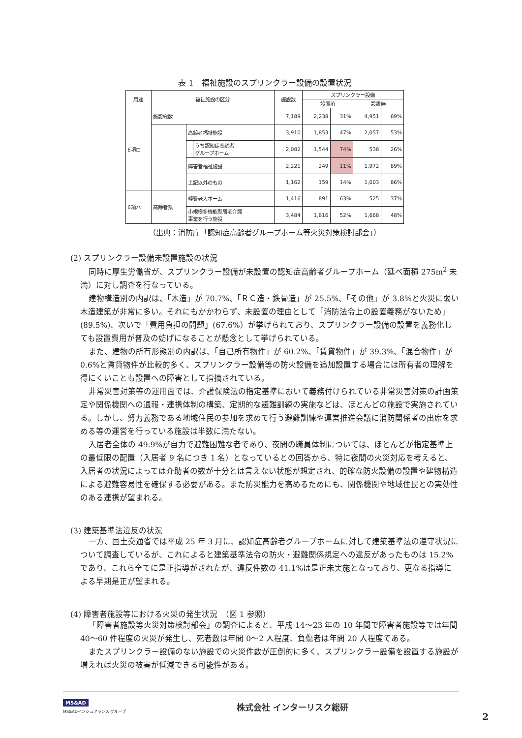表 1　福祉施設のスプリンクラー設備の設置状況
| 用途 | 福祉施設の区分 | | | 施設数 | スプリンクラー設備 | | | |
| --- | --- | --- | --- | --- | --- | --- | --- | --- |
| | | | | | 設置済 | | 設置無 | |
| 6項ロ | 施設総数 | | | 7,189 | 2,238 | 31% | 4,951 | 69% |
| | | 高齢者福祉施設 | | 3,910 | 1,853 | 47% | 2,057 | 53% |
| | | | うち認知症高齢者 グループホーム | 2,082 | 1,544 | 74% | 538 | 26% |
| | | 障害者福祉施設 | | 2,221 | 249 | 11% | 1,972 | 89% |
| | | 上記以外のもの | | 1,162 | 159 | 14% | 1,003 | 86% |
| 6項ハ | 高齢者系 | 軽費老人ホーム | | 1,416 | 891 | 63% | 525 | 37% |
| | | 小規模多機能型居宅介護 事業を行う施設 | | 3,484 | 1,816 | 52% | 1,668 | 48% |
（出典：消防庁「認知症高齢者グループホーム等火災対策検討部会」）
(2) スプリンクラー設備未設置施設の状況
同時に厚生労働省が、スプリンクラー設備が未設置の認知症高齢者グループホーム（延べ面積 275m<sup>2</sup> 未満）に対し調査を行なっている。
建物構造別の内訳は、「木造」が 70.7%、「ＲＣ造・鉄骨造」が 25.5%、「その他」が 3.8%と火災に弱い木造建築が非常に多い。それにもかかわらず、未設置の理由として「消防法令上の設置義務がないため」(89.5%)、次いで「費用負担の問題」(67.6%）が挙げられており、スプリンクラー設備の設置を義務化しても設置費用が普及の妨げになることが懸念として挙げられている。
また、建物の所有形態別の内訳は、「自己所有物件」が 60.2%、「賃貸物件」が 39.3%、「混合物件」が 0.6%と賃貸物件が比較的多く、スプリンクラー設備等の防火設備を追加設置する場合には所有者の理解を得にくいことも設置への障害として指摘されている。
非常災害対策等の運用面では、介護保険法の指定基準において義務付けられている非常災害対策の計画策定や関係機関への通報・連携体制の構築、定期的な避難訓練の実施などは、ほとんどの施設で実施されている。しかし、努力義務である地域住民の参加を求めて行う避難訓練や運営推進会議に消防関係者の出席を求める等の運営を行っている施設は半数に満たない。
入居者全体の 49.9%が自力で避難困難な者であり、夜間の職員体制については、ほとんどが指定基準上の最低限の配置（入居者 9 名につき 1 名）となっているとの回答から、特に夜間の火災対応を考えると、入居者の状況によっては介助者の数が十分とは言えない状態が想定され、的確な防火設備の設置や建物構造による避難容易性を確保する必要がある。また防災能力を高めるためにも、関係機関や地域住民との実効性のある連携が望まれる。
(3) 建築基準法違反の状況
一方、国土交通省では平成 25 年 3 月に、認知症高齢者グループホームに対して建築基準法の遵守状況について調査しているが、これによると建築基準法令の防火・避難関係規定への違反があったものは 15.2%であり、これら全てに是正指導がされたが、違反件数の 41.1%は是正未実施となっており、更なる指導による早期是正が望まれる。
(4) 障害者施設等における火災の発生状況　（図 1 参照）
「障害者施設等火災対策検討部会」の調査によると、平成 14～23 年の 10 年間で障害者施設等では年間 40～60 件程度の火災が発生し、死者数は年間 0～2 人程度、負傷者は年間 20 人程度である。
またスプリンクラー設備のない施設での火災件数が圧倒的に多く、スプリンクラー設備を設置する施設が増えれば火災の被害が低減できる可能性がある。
MS&AD
MS&ADインシュアランス グループ
株式会社 インターリスク総研
2